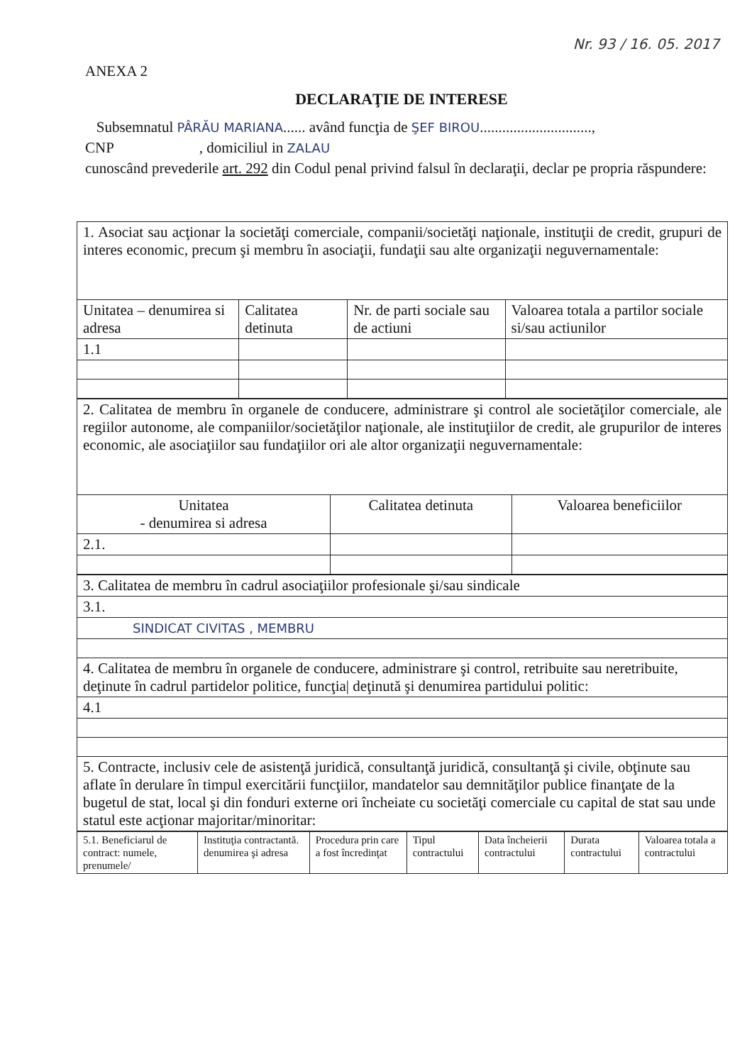Nr. 93 / 16. 05. 2017
ANEXA 2
DECLARAŢIE DE INTERESE
Subsemnatul PÂRĂU MARIANA...... având funcţia de ŞEF BIROU..............................,
CNP , domiciliul in ZALAU
cunoscând prevederile art. 292 din Codul penal privind falsul în declaraţii, declar pe propria răspundere:
| 1. Asociat sau acţionar la societăţi comerciale, companii/societăţi naţionale, instituţii de credit, grupuri de interes economic, precum şi membru în asociaţii, fundaţii sau alte organizaţii neguvernamentale: | | | |
| Unitatea – denumirea si adresa | Calitatea detinuta | Nr. de parti sociale sau de actiuni | Valoarea totala a partilor sociale si/sau actiunilor |
| 1.1 | | | |
| 2. Calitatea de membru în organele de conducere, administrare şi control ale societăţilor comerciale, ale regiilor autonome, ale companiilor/societăţilor naţionale, ale instituţiilor de credit, ale grupurilor de interes economic, ale asociaţiilor sau fundaţiilor ori ale altor organizaţii neguvernamentale: | | |
| Unitatea - denumirea si adresa | Calitatea detinuta | Valoarea beneficiilor |
| 2.1. | | |
| 3. Calitatea de membru în cadrul asociaţiilor profesionale şi/sau sindicale |
| 3.1. |
| SINDICAT CIVITAS , MEMBRU |
| 4. Calitatea de membru în organele de conducere, administrare şi control, retribuite sau neretribuite, deţinute în cadrul partidelor politice, funcţia/ deţinută şi denumirea partidului politic: |
| 4.1 |
| 5. Contracte, inclusiv cele de asistenţă juridică, consultanţă juridică, consultanţă şi civile, obţinute sau aflate în derulare în timpul exercitării funcţiilor, mandatelor sau demnităţilor publice finanţate de la bugetul de stat, local şi din fonduri externe ori încheiate cu societăţi comerciale cu capital de stat sau unde statul este acţionar majoritar/minoritar: |
| 5.1. Beneficiarul de contract: numele, prenumele/ | Instituţia contractantă. denumirea şi adresa | Procedura prin care a fost încredinţat | Tipul contractului | Data încheierii contractului | Durata contractului | Valoarea totala a contractului |
| --- | --- | --- | --- | --- | --- | --- |